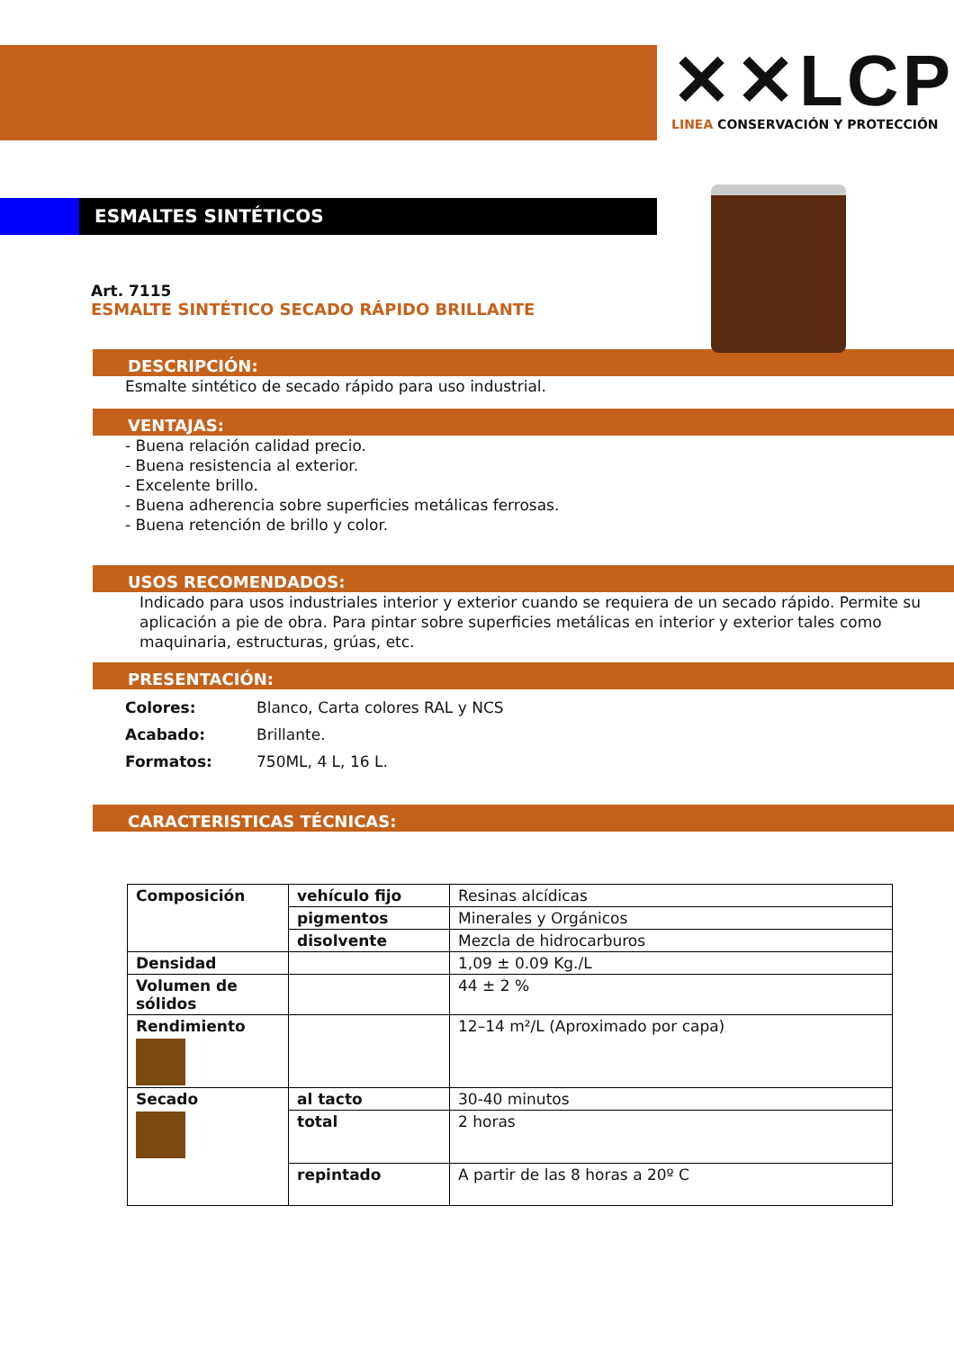✕✕LCP
LINEA CONSERVACIÓN Y PROTECCIÓN
ESMALTES SINTÉTICOS
Art. 7115
ESMALTE SINTÉTICO SECADO RÁPIDO BRILLANTE
DESCRIPCIÓN:
Esmalte sintético de secado rápido para uso industrial.
VENTAJAS:
- Buena relación calidad precio.
- Buena resistencia al exterior.
- Excelente brillo.
- Buena adherencia sobre superficies metálicas ferrosas.
- Buena retención de brillo y color.
USOS RECOMENDADOS:
Indicado para usos industriales interior y exterior cuando se requiera de un secado rápido. Permite su aplicación a pie de obra. Para pintar sobre superficies metálicas en interior y exterior tales como maquinaria, estructuras, grúas, etc.
PRESENTACIÓN:
| Colores: | Blanco, Carta colores RAL y NCS |
| Acabado: | Brillante. |
| Formatos: | 750ML, 4 L, 16 L. |
CARACTERISTICAS TÉCNICAS:
| Composición | vehículo fijo | Resinas alcídicas |
| | pigmentos | Minerales y Orgánicos |
| | disolvente | Mezcla de hidrocarburos |
| Densidad | | 1,09 ± 0.09 Kg./L |
| Volumen de sólidos | | 44 ± 2 % |
| Rendimiento | | 12–14 m²/L (Aproximado por capa) |
| Secado | al tacto | 30-40 minutos |
| | total | 2 horas |
| | repintado | A partir de las 8 horas a 20º C |